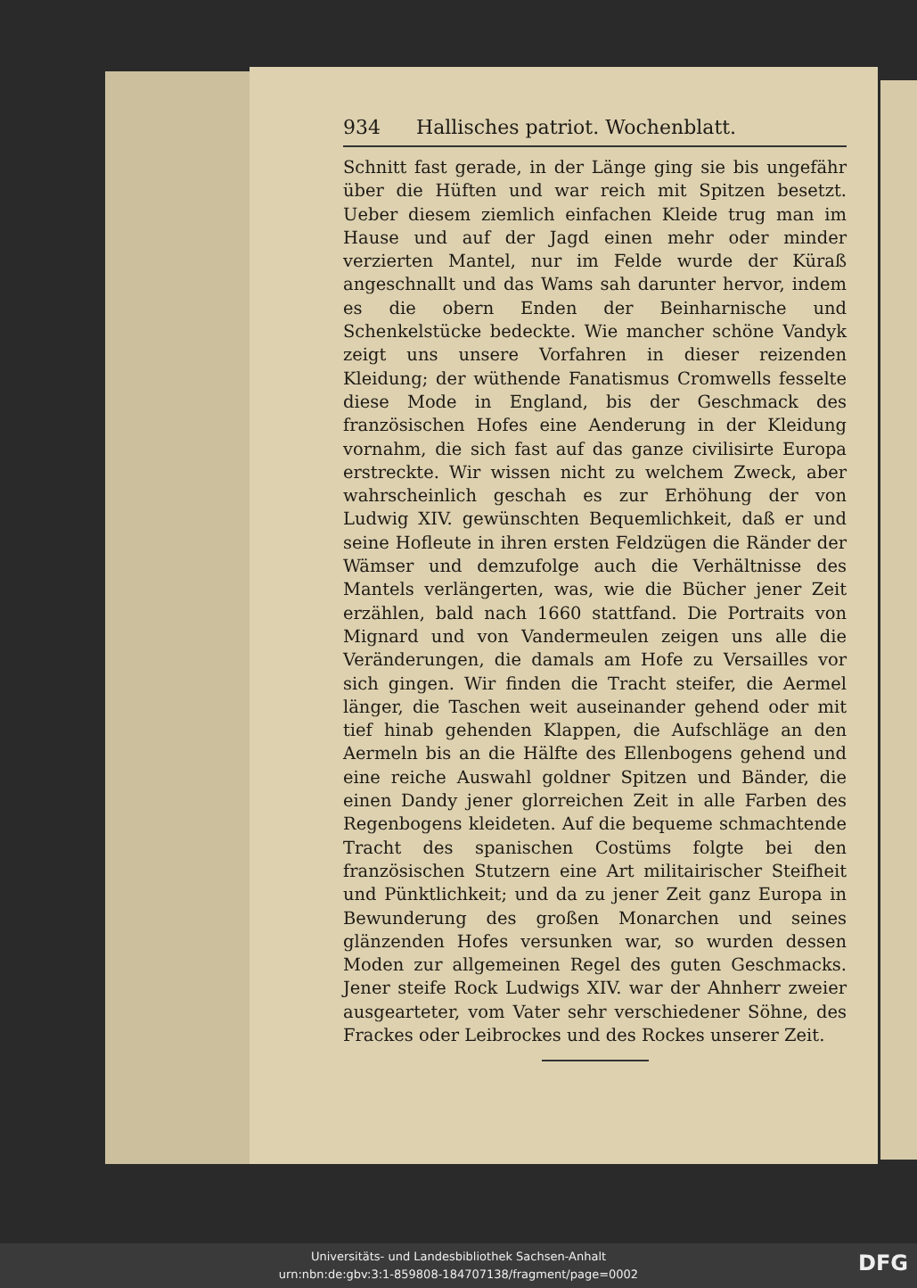934 Hallisches patriot. Wochenblatt.
Schnitt fast gerade, in der Länge ging sie bis ungefähr über die Hüften und war reich mit Spitzen besetzt. Ueber diesem ziemlich einfachen Kleide trug man im Hause und auf der Jagd einen mehr oder minder verzierten Mantel, nur im Felde wurde der Küraß angeschnallt und das Wams sah darunter hervor, indem es die obern Enden der Beinharnische und Schenkelstücke bedeckte. Wie mancher schöne Vandyk zeigt uns unsere Vorfahren in dieser reizenden Kleidung; der wüthende Fanatismus Cromwells fesselte diese Mode in England, bis der Geschmack des französischen Hofes eine Aenderung in der Kleidung vornahm, die sich fast auf das ganze civilisirte Europa erstreckte. Wir wissen nicht zu welchem Zweck, aber wahrscheinlich geschah es zur Erhöhung der von Ludwig XIV. gewünschten Bequemlichkeit, daß er und seine Hofleute in ihren ersten Feldzügen die Ränder der Wämser und demzufolge auch die Verhältnisse des Mantels verlängerten, was, wie die Bücher jener Zeit erzählen, bald nach 1660 stattfand. Die Portraits von Mignard und von Vandermeulen zeigen uns alle die Veränderungen, die damals am Hofe zu Versailles vor sich gingen. Wir finden die Tracht steifer, die Aermel länger, die Taschen weit auseinander gehend oder mit tief hinab gehenden Klappen, die Aufschläge an den Aermeln bis an die Hälfte des Ellenbogens gehend und eine reiche Auswahl goldner Spitzen und Bänder, die einen Dandy jener glorreichen Zeit in alle Farben des Regenbogens kleideten. Auf die bequeme schmachtende Tracht des spanischen Costüms folgte bei den französischen Stutzern eine Art militairischer Steifheit und Pünktlichkeit; und da zu jener Zeit ganz Europa in Bewunderung des großen Monarchen und seines glänzenden Hofes versunken war, so wurden dessen Moden zur allgemeinen Regel des guten Geschmacks. Jener steife Rock Ludwigs XIV. war der Ahnherr zweier ausgearteter, vom Vater sehr verschiedener Söhne, des Frackes oder Leibrockes und des Rockes unserer Zeit.
Universitäts- und Landesbibliothek Sachsen-Anhalt
urn:nbn:de:gbv:3:1-859808-184707138/fragment/page=0002
DFG